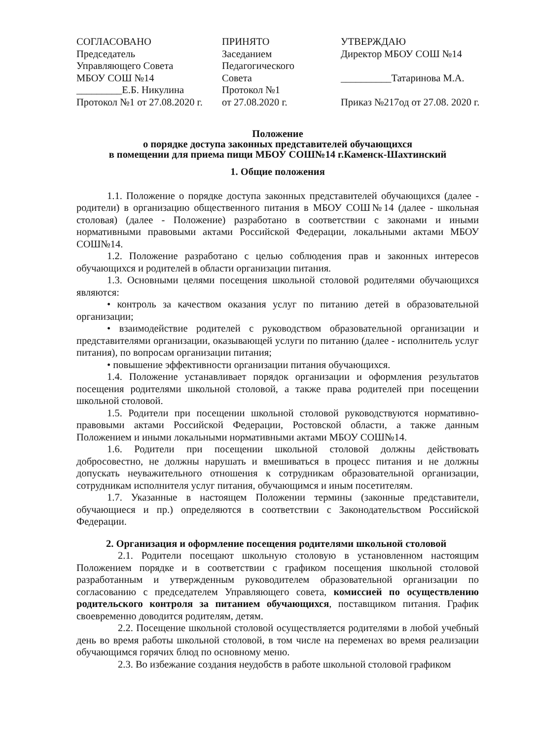СОГЛАСОВАНО
Председатель
Управляющего Совета
МБОУ СОШ №14
_________Е.Б. Никулина
Протокол №1 от 27.08.2020 г.
ПРИНЯТО
Заседанием
Педагогического
Совета
Протокол №1
от 27.08.2020 г.
УТВЕРЖДАЮ
Директор МБОУ СОШ №14
__________Татаринова М.А.
Приказ №217од от 27.08. 2020 г.
Положение
о порядке доступа законных представителей обучающихся
в помещении для приема пищи МБОУ СОШ№14 г.Каменск-Шахтинский
1. Общие положения
1.1. Положение о порядке доступа законных представителей обучающихся (далее - родители) в организацию общественного питания в МБОУ СОШ№14 (далее - школьная столовая) (далее - Положение) разработано в соответствии с законами и иными нормативными правовыми актами Российской Федерации, локальными актами МБОУ СОШ№14.
1.2. Положение разработано с целью соблюдения прав и законных интересов обучающихся и родителей в области организации питания.
1.3. Основными целями посещения школьной столовой родителями обучающихся являются:
• контроль за качеством оказания услуг по питанию детей в образовательной организации;
• взаимодействие родителей с руководством образовательной организации и представителями организации, оказывающей услуги по питанию (далее - исполнитель услуг питания), по вопросам организации питания;
• повышение эффективности организации питания обучающихся.
1.4. Положение устанавливает порядок организации и оформления результатов посещения родителями школьной столовой, а также права родителей при посещении школьной столовой.
1.5. Родители при посещении школьной столовой руководствуются нормативно-правовыми актами Российской Федерации, Ростовской области, а также данным Положением и иными локальными нормативными актами МБОУ СОШ№14.
1.6. Родители при посещении школьной столовой должны действовать добросовестно, не должны нарушать и вмешиваться в процесс питания и не должны допускать неуважительного отношения к сотрудникам образовательной организации, сотрудникам исполнителя услуг питания, обучающимся и иным посетителям.
1.7. Указанные в настоящем Положении термины (законные представители, обучающиеся и пр.) определяются в соответствии с Законодательством Российской Федерации.
2. Организация и оформление посещения родителями школьной столовой
2.1. Родители посещают школьную столовую в установленном настоящим Положением порядке и в соответствии с графиком посещения школьной столовой разработанным и утвержденным руководителем образовательной организации по согласованию с председателем Управляющего совета, комиссией по осуществлению родительского контроля за питанием обучающихся, поставщиком питания. График своевременно доводится родителям, детям.
2.2. Посещение школьной столовой осуществляется родителями в любой учебный день во время работы школьной столовой, в том числе на переменах во время реализации обучающимся горячих блюд по основному меню.
2.3. Во избежание создания неудобств в работе школьной столовой графиком